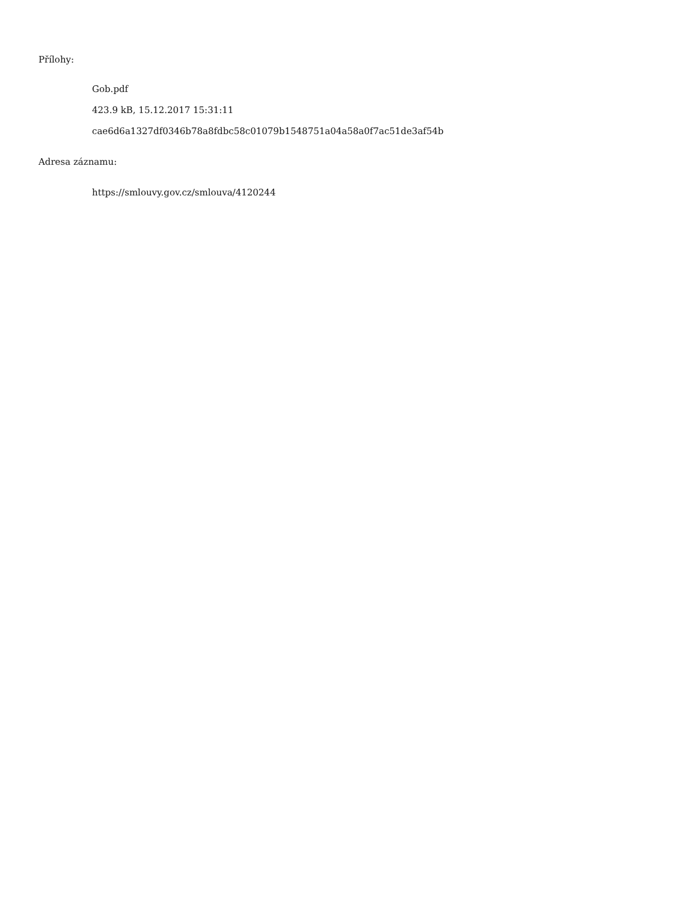Přílohy:
Gob.pdf
423.9 kB, 15.12.2017 15:31:11
cae6d6a1327df0346b78a8fdbc58c01079b1548751a04a58a0f7ac51de3af54b
Adresa záznamu:
https://smlouvy.gov.cz/smlouva/4120244